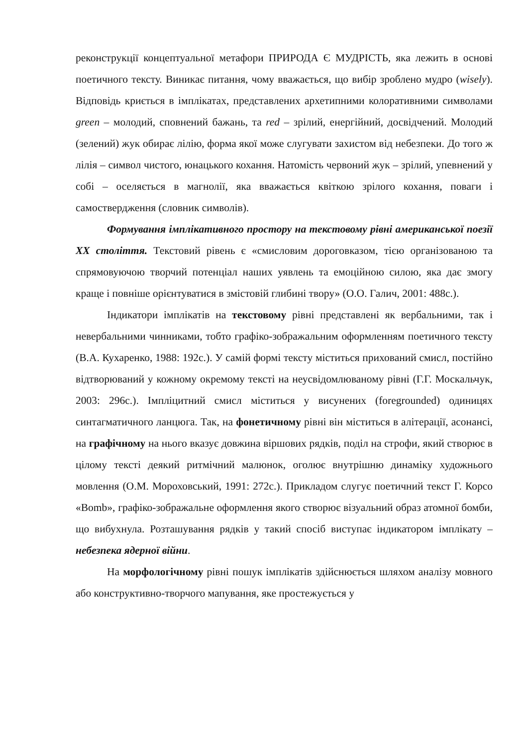реконструкції концептуальної метафори ПРИРОДА Є МУДРІСТЬ, яка лежить в основі поетичного тексту. Виникає питання, чому вважається, що вибір зроблено мудро (wisely). Відповідь криється в імплікатах, представлених архетипними колоративними символами green – молодий, сповнений бажань, та red – зрілий, енергійний, досвідчений. Молодий (зелений) жук обирає лілію, форма якої може слугувати захистом від небезпеки. До того ж лілія – символ чистого, юнацького кохання. Натомість червоний жук – зрілий, упевнений у собі – оселяється в магнолії, яка вважається квіткою зрілого кохання, поваги і самоствердження (словник символів).
Формування імплікативного простору на текстовому рівні американської поезії ХХ століття. Текстовий рівень є «смисловим дороговказом, тією організованою та спрямовуючою творчий потенціал наших уявлень та емоційною силою, яка дає змогу краще і повніше орієнтуватися в змістовій глибині твору» (О.О. Галич, 2001: 488с.).
Індикатори імплікатів на текстовому рівні представлені як вербальними, так і невербальними чинниками, тобто графіко-зображальним оформленням поетичного тексту (В.А. Кухаренко, 1988: 192с.). У самій формі тексту міститься прихований смисл, постійно відтворюваний у кожному окремому тексті на неусвідомлюваному рівні (Г.Г. Москальчук, 2003: 296с.). Імпліцитний смисл міститься у висунених (foregrounded) одиницях синтагматичного ланцюга. Так, на фонетичному рівні він міститься в алітерації, асонансі, на графічному на нього вказує довжина віршових рядків, поділ на строфи, який створює в цілому тексті деякий ритмічний малюнок, оголює внутрішню динаміку художнього мовлення (О.М. Мороховський, 1991: 272с.). Прикладом слугує поетичний текст Г. Корсо «Bomb», графіко-зображальне оформлення якого створює візуальний образ атомної бомби, що вибухнула. Розташування рядків у такий спосіб виступає індикатором імплікату – небезпека ядерної війни.
На морфологічному рівні пошук імплікатів здійснюється шляхом аналізу мовного або конструктивно-творчого мапування, яке простежується у